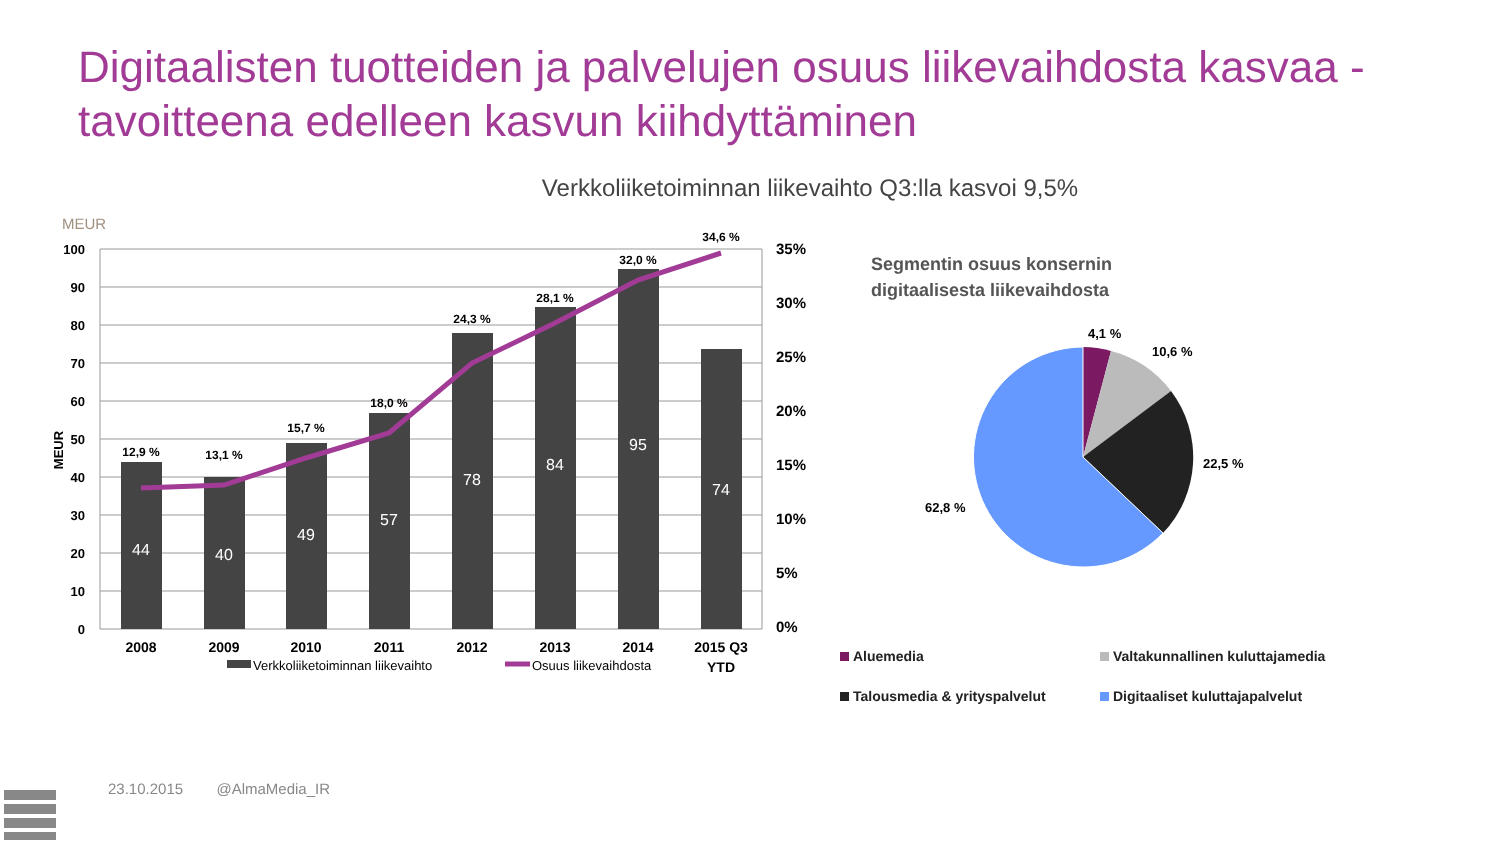Digitaalisten tuotteiden ja palvelujen osuus liikevaihdosta kasvaa - tavoitteena edelleen kasvun kiihdyttäminen
Verkkoliiketoiminnan liikevaihto Q3:lla kasvoi 9,5%
MEUR
100
90
80
70
60
50
40
30
20
10
0
MEUR
35%
30%
25%
20%
15%
10%
5%
0%
44
40
49
57
78
84
95
74
12,9 %
13,1 %
15,7 %
18,0 %
24,3 %
28,1 %
32,0 %
34,6 %
2008
2009
2010
2011
2012
2013
2014
2015 Q3
YTD
Verkkoliiketoiminnan liikevaihto
Osuus liikevaihdosta
Segmentin osuus konsernin
digitaalisesta liikevaihdosta
4,1 %
10,6 %
22,5 %
62,8 %
Aluemedia
Valtakunnallinen kuluttajamedia
Talousmedia & yrityspalvelut
Digitaaliset kuluttajapalvelut
23.10.2015 @AlmaMedia_IR